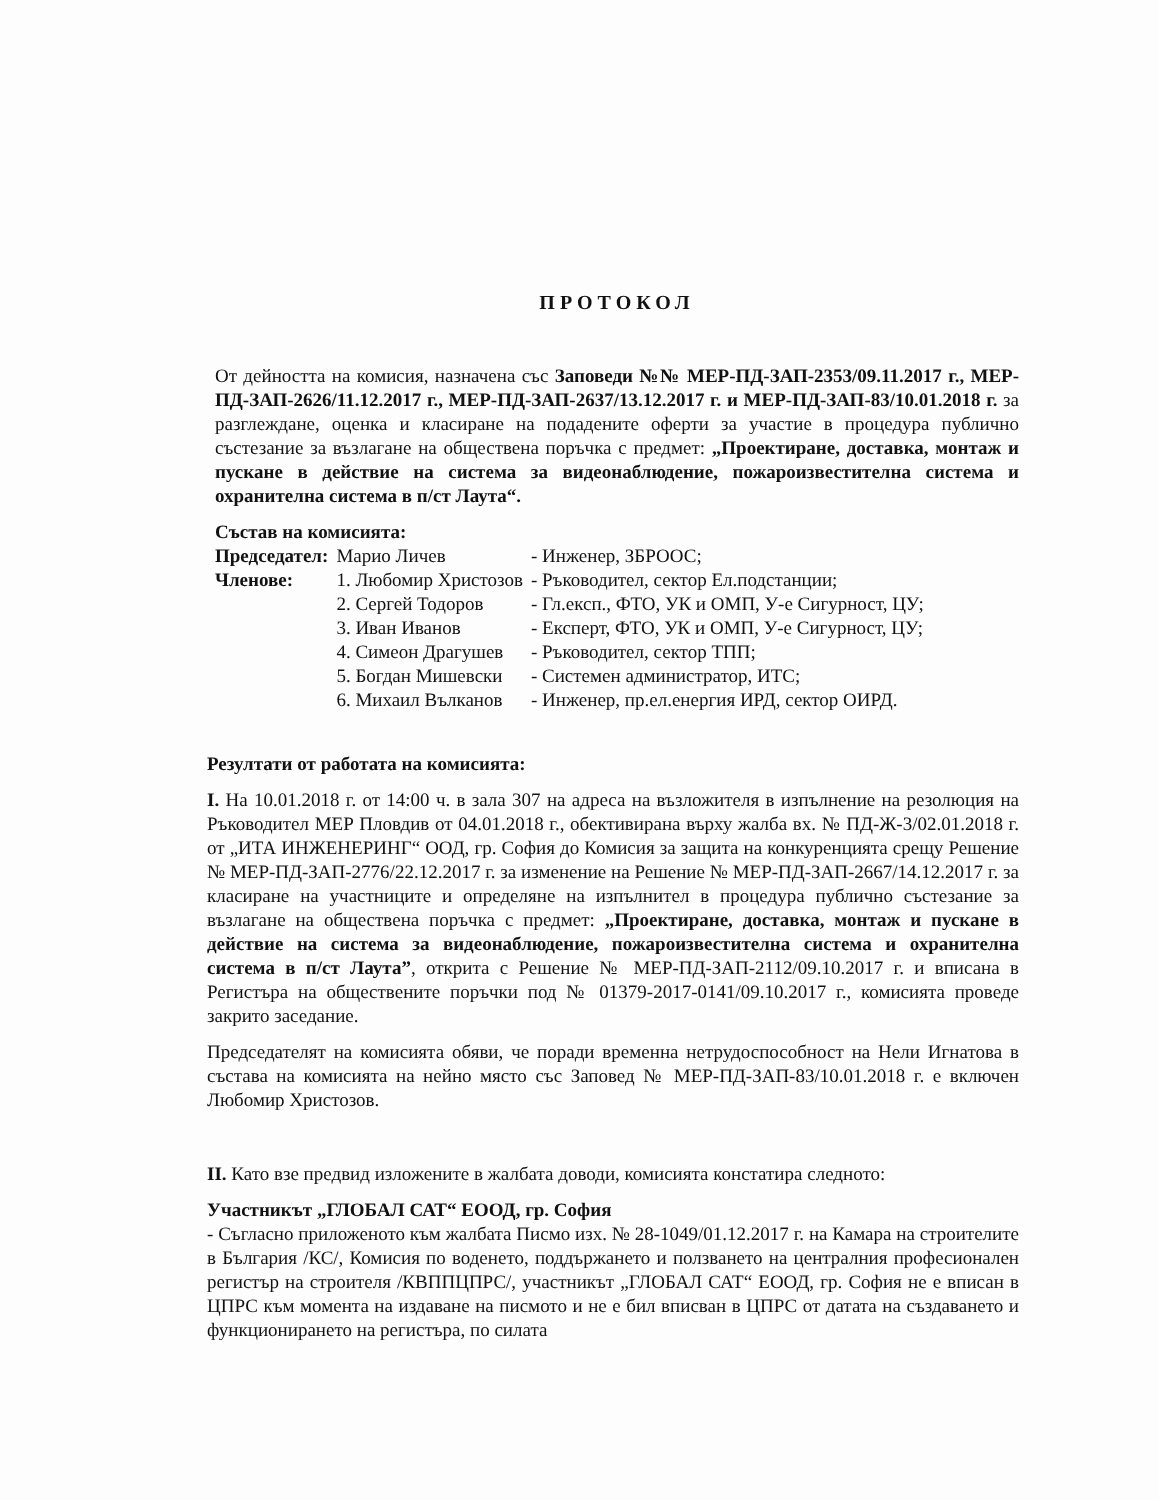ПРОТОКОЛ
От дейността на комисия, назначена със Заповеди №№ МЕР-ПД-ЗАП-2353/09.11.2017 г., МЕР-ПД-ЗАП-2626/11.12.2017 г., МЕР-ПД-ЗАП-2637/13.12.2017 г. и МЕР-ПД-ЗАП-83/10.01.2018 г. за разглеждане, оценка и класиране на подадените оферти за участие в процедура публично състезание за възлагане на обществена поръчка с предмет: „Проектиране, доставка, монтаж и пускане в действие на система за видеонаблюдение, пожароизвестителна система и охранителна система в п/ст Лаута“.
Състав на комисията:
| Председател: | Марио Личев | - Инженер, ЗБРООС; |
| Членове: | 1. Любомир Христозов | - Ръководител, сектор Ел.подстанции; |
| | 2. Сергей Тодоров | - Гл.експ., ФТО, УК и ОМП, У-е Сигурност, ЦУ; |
| | 3. Иван Иванов | - Експерт, ФТО, УК и ОМП, У-е Сигурност, ЦУ; |
| | 4. Симеон Драгушев | - Ръководител, сектор ТПП; |
| | 5. Богдан Мишевски | - Системен администратор, ИТС; |
| | 6. Михаил Вълканов | - Инженер, пр.ел.енергия ИРД, сектор ОИРД. |
Резултати от работата на комисията:
I. На 10.01.2018 г. от 14:00 ч. в зала 307 на адреса на възложителя в изпълнение на резолюция на Ръководител МЕР Пловдив от 04.01.2018 г., обективирана върху жалба вх. № ПД-Ж-3/02.01.2018 г. от „ИТА ИНЖЕНЕРИНГ“ ООД, гр. София до Комисия за защита на конкуренцията срещу Решение № МЕР-ПД-ЗАП-2776/22.12.2017 г. за изменение на Решение № МЕР-ПД-ЗАП-2667/14.12.2017 г. за класиране на участниците и определяне на изпълнител в процедура публично състезание за възлагане на обществена поръчка с предмет: „Проектиране, доставка, монтаж и пускане в действие на система за видеонаблюдение, пожароизвестителна система и охранителна система в п/ст Лаута”, открита с Решение № МЕР-ПД-ЗАП-2112/09.10.2017 г. и вписана в Регистъра на обществените поръчки под № 01379-2017-0141/09.10.2017 г., комисията проведе закрито заседание.
Председателят на комисията обяви, че поради временна нетрудоспособност на Нели Игнатова в състава на комисията на нейно място със Заповед № МЕР-ПД-ЗАП-83/10.01.2018 г. е включен Любомир Христозов.
II. Като взе предвид изложените в жалбата доводи, комисията констатира следното:
Участникът „ГЛОБАЛ САТ“ ЕООД, гр. София
- Съгласно приложеното към жалбата Писмо изх. № 28-1049/01.12.2017 г. на Камара на строителите в България /КС/, Комисия по воденето, поддържането и ползването на централния професионален регистър на строителя /КВППЦПРС/, участникът „ГЛОБАЛ САТ“ ЕООД, гр. София не е вписан в ЦПРС към момента на издаване на писмото и не е бил вписван в ЦПРС от датата на създаването и функционирането на регистъра, по силата